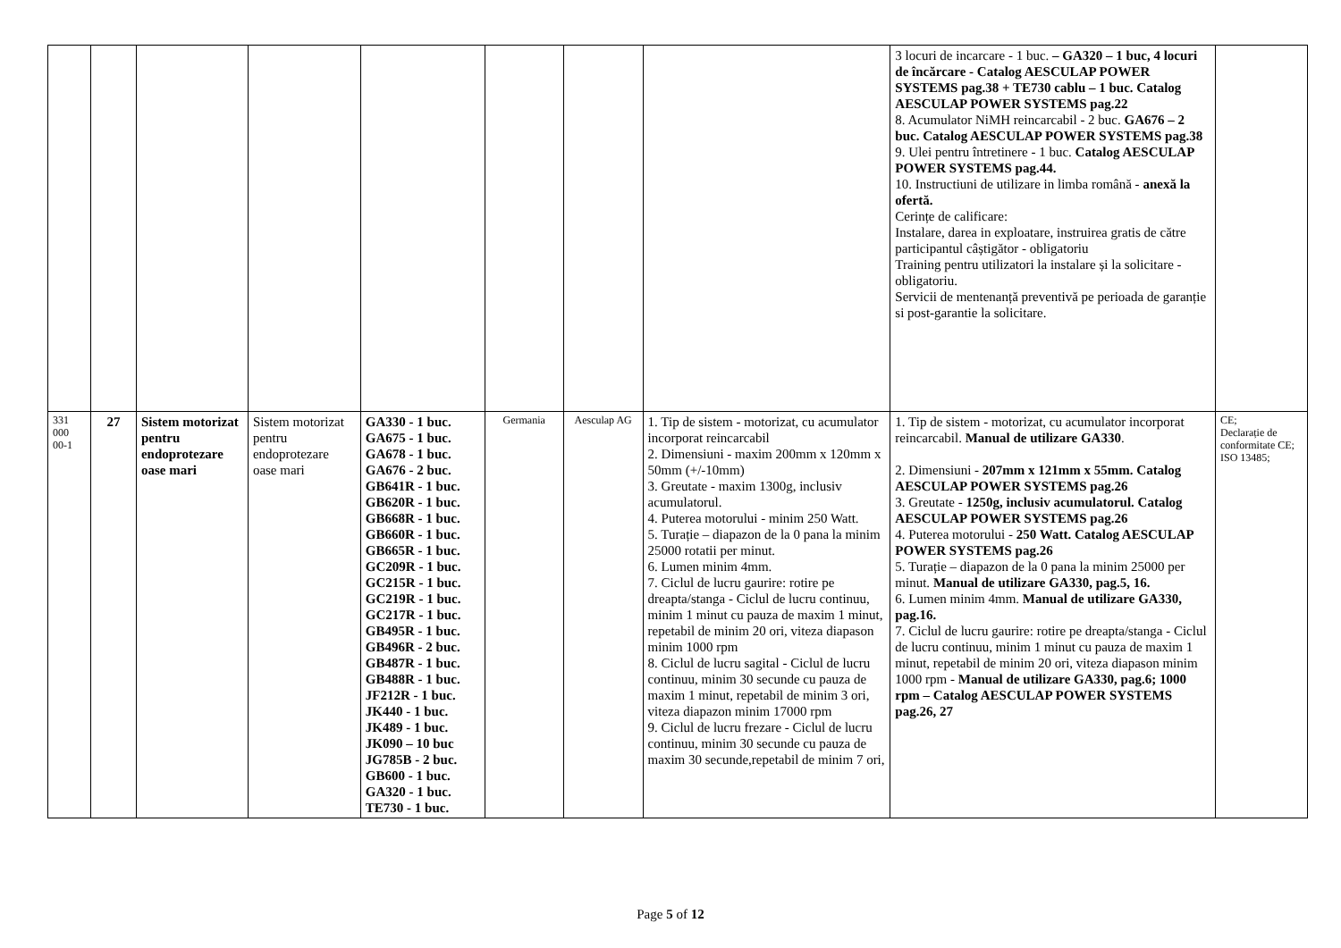| | | | | | | | | 3 locuri de incarcare - 1 buc. – GA320 – 1 buc, 4 locuri de încărcare - Catalog AESCULAP POWER SYSTEMS pag.38 + TE730 cablu – 1 buc. Catalog AESCULAP POWER SYSTEMS pag.22 8. Acumulator NiMH reincarcabil - 2 buc. GA676 – 2 buc. Catalog AESCULAP POWER SYSTEMS pag.38 9. Ulei pentru întretinere - 1 buc. Catalog AESCULAP POWER SYSTEMS pag.44. 10. Instructiuni de utilizare in limba română - anexă la ofertă. Cerințe de calificare: Instalare, darea in exploatare, instruirea gratis de către participantul câștigător - obligatoriu Training pentru utilizatori la instalare și la solicitare - obligatoriu. Servicii de mentenanță preventivă pe perioada de garanție si post-garantie la solicitare. | |
| 331 000 00-1 | 27 | Sistem motorizat pentru endoprotezare oase mari | Sistem motorizat pentru endoprotezare oase mari | GA330 - 1 buc. GA675 - 1 buc. GA678 - 1 buc. GA676 - 2 buc. GB641R - 1 buc. GB620R - 1 buc. GB668R - 1 buc. GB660R - 1 buc. GB665R - 1 buc. GC209R - 1 buc. GC215R - 1 buc. GC219R - 1 buc. GC217R - 1 buc. GB495R - 1 buc. GB496R - 2 buc. GB487R - 1 buc. GB488R - 1 buc. JF212R - 1 buc. JK440 - 1 buc. JK489 - 1 buc. JK090 – 10 buc JG785B - 2 buc. GB600 - 1 buc. GA320 - 1 buc. TE730 - 1 buc. | Germania | Aesculap AG | 1. Tip de sistem - motorizat, cu acumulator incorporat reincarcabil 2. Dimensiuni - maxim 200mm x 120mm x 50mm (+/-10mm) 3. Greutate - maxim 1300g, inclusiv acumulatorul. 4. Puterea motorului - minim 250 Watt. 5. Turație – diapazon de la 0 pana la minim 25000 rotatii per minut. 6. Lumen minim 4mm. 7. Ciclul de lucru gaurire: rotire pe dreapta/stanga - Ciclul de lucru continuu, minim 1 minut cu pauza de maxim 1 minut, repetabil de minim 20 ori, viteza diapason minim 1000 rpm 8. Ciclul de lucru sagital - Ciclul de lucru continuu, minim 30 secunde cu pauza de maxim 1 minut, repetabil de minim 3 ori, viteza diapazon minim 17000 rpm 9. Ciclul de lucru frezare - Ciclul de lucru continuu, minim 30 secunde cu pauza de maxim 30 secunde,repetabil de minim 7 ori, | 1. Tip de sistem - motorizat, cu acumulator incorporat reincarcabil. Manual de utilizare GA330 . 2. Dimensiuni - 207mm x 121mm x 55mm. Catalog AESCULAP POWER SYSTEMS pag.26 3. Greutate - 1250g, inclusiv acumulatorul. Catalog AESCULAP POWER SYSTEMS pag.26 4. Puterea motorului - 250 Watt. Catalog AESCULAP POWER SYSTEMS pag.26 5. Turație – diapazon de la 0 pana la minim 25000 per minut. Manual de utilizare GA330, pag.5, 16. 6. Lumen minim 4mm. Manual de utilizare GA330, pag.16. 7. Ciclul de lucru gaurire: rotire pe dreapta/stanga - Ciclul de lucru continuu, minim 1 minut cu pauza de maxim 1 minut, repetabil de minim 20 ori, viteza diapason minim 1000 rpm - Manual de utilizare GA330, pag.6; 1000 rpm – Catalog AESCULAP POWER SYSTEMS pag.26, 27 | CE; Declarație de conformitate CE; ISO 13485; |
Page 5 of 12